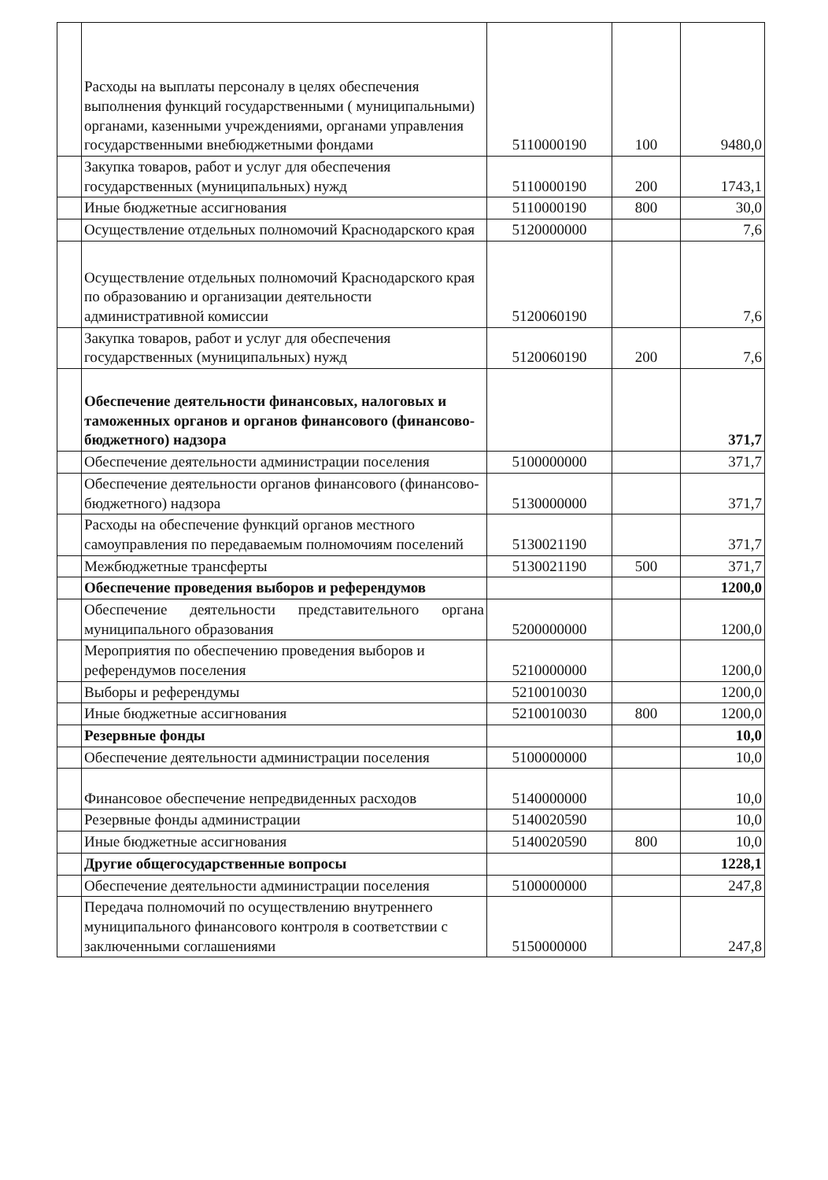| | Расходы на выплаты персоналу в целях обеспечения выполнения функций государственными ( муниципальными) органами, казенными учреждениями, органами управления государственными внебюджетными фондами | 5110000190 | 100 | 9480,0 |
| | Закупка товаров, работ и услуг для обеспечения государственных (муниципальных) нужд | 5110000190 | 200 | 1743,1 |
| | Иные бюджетные ассигнования | 5110000190 | 800 | 30,0 |
| | Осуществление отдельных полномочий Краснодарского края | 5120000000 | | 7,6 |
| | Осуществление отдельных полномочий Краснодарского края по образованию и организации деятельности административной комиссии | 5120060190 | | 7,6 |
| | Закупка товаров, работ и услуг для обеспечения государственных (муниципальных) нужд | 5120060190 | 200 | 7,6 |
| | Обеспечение деятельности финансовых, налоговых и таможенных органов и органов финансового (финансово-бюджетного) надзора | | | 371,7 |
| | Обеспечение деятельности администрации поселения | 5100000000 | | 371,7 |
| | Обеспечение деятельности органов финансового (финансово-бюджетного) надзора | 5130000000 | | 371,7 |
| | Расходы на обеспечение функций органов местного самоуправления по передаваемым полномочиям поселений | 5130021190 | | 371,7 |
| | Межбюджетные трансферты | 5130021190 | 500 | 371,7 |
| | Обеспечение проведения выборов и референдумов | | | 1200,0 |
| | Обеспечение деятельности представительного органа муниципального образования | 5200000000 | | 1200,0 |
| | Мероприятия по обеспечению проведения выборов и референдумов поселения | 5210000000 | | 1200,0 |
| | Выборы и референдумы | 5210010030 | | 1200,0 |
| | Иные бюджетные ассигнования | 5210010030 | 800 | 1200,0 |
| | Резервные фонды | | | 10,0 |
| | Обеспечение деятельности администрации поселения | 5100000000 | | 10,0 |
| | Финансовое обеспечение непредвиденных расходов | 5140000000 | | 10,0 |
| | Резервные фонды администрации | 5140020590 | | 10,0 |
| | Иные бюджетные ассигнования | 5140020590 | 800 | 10,0 |
| | Другие общегосударственные вопросы | | | 1228,1 |
| | Обеспечение деятельности администрации поселения | 5100000000 | | 247,8 |
| | Передача полномочий по осуществлению внутреннего муниципального финансового контроля в соответствии с заключенными соглашениями | 5150000000 | | 247,8 |